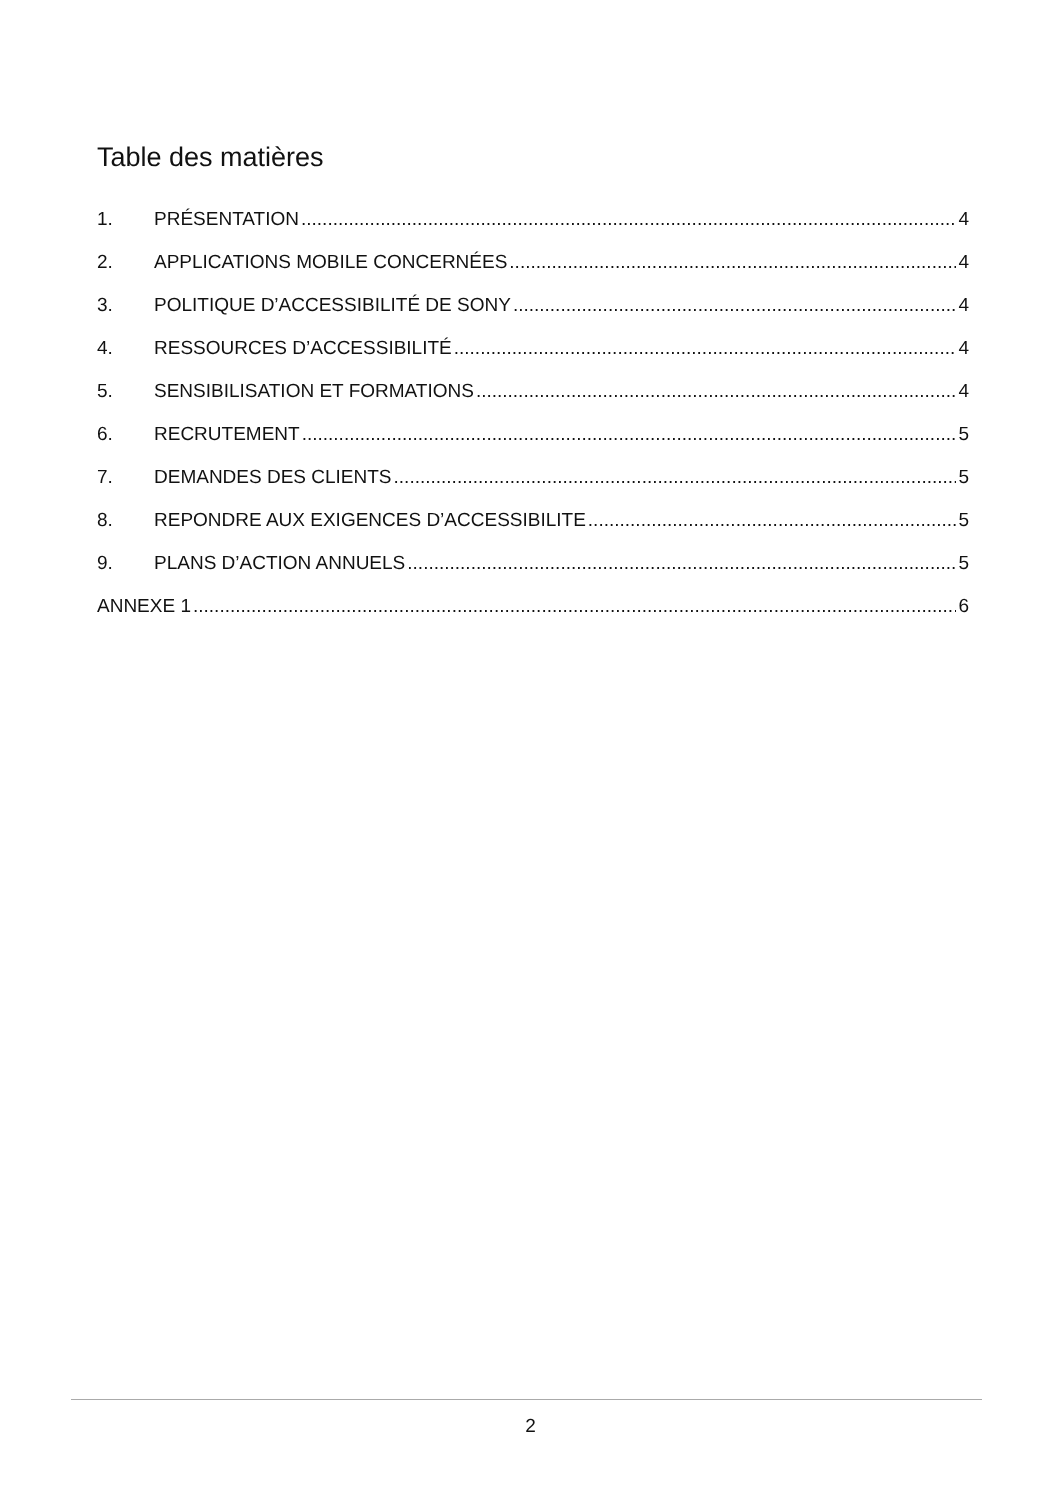Table des matières
1. PRÉSENTATION 4
2. APPLICATIONS MOBILE CONCERNÉES 4
3. POLITIQUE D’ACCESSIBILITÉ DE SONY 4
4. RESSOURCES D’ACCESSIBILITÉ 4
5. SENSIBILISATION ET FORMATIONS 4
6. RECRUTEMENT 5
7. DEMANDES DES CLIENTS 5
8. REPONDRE AUX EXIGENCES D’ACCESSIBILITE 5
9. PLANS D’ACTION ANNUELS 5
ANNEXE 1 6
2